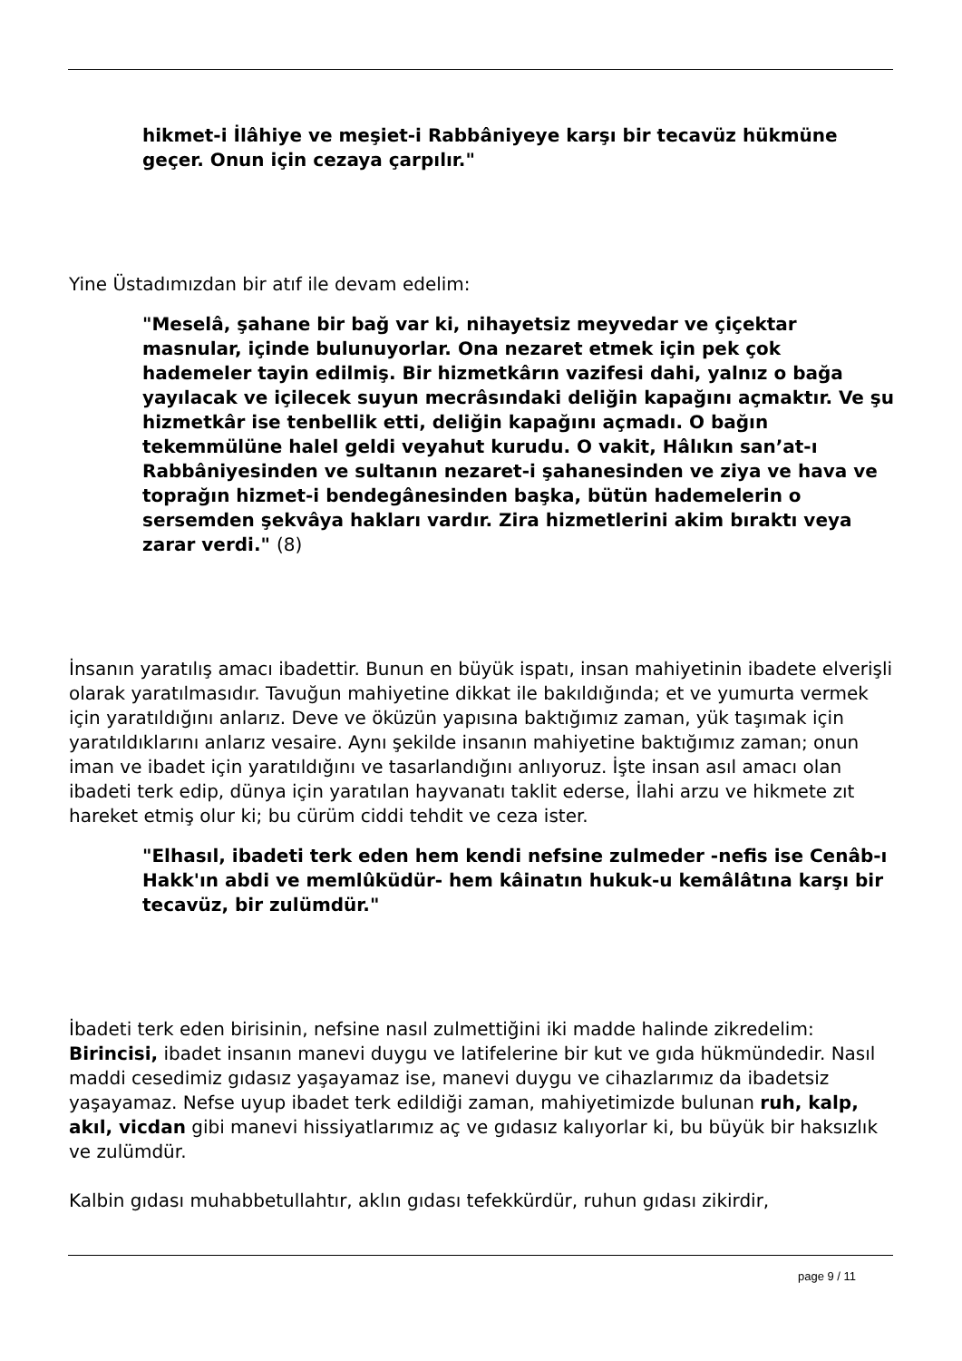hikmet-i İlâhiye ve meşiet-i Rabbâniyeye karşı bir tecavüz hükmüne geçer. Onun için cezaya çarpılır."
Yine Üstadımızdan bir atıf ile devam edelim:
"Meselâ, şahane bir bağ var ki, nihayetsiz meyvedar ve çiçektar masnular, içinde bulunuyorlar. Ona nezaret etmek için pek çok hademeler tayin edilmiş. Bir hizmetkârın vazifesi dahi, yalnız o bağa yayılacak ve içilecek suyun mecrâsındaki deliğin kapağını açmaktır. Ve şu hizmetkâr ise tenbellik etti, deliğin kapağını açmadı. O bağın tekemmülüne halel geldi veyahut kurudu. O vakit, Hâlıkın san’at-ı Rabbâniyesinden ve sultanın nezaret-i şahanesinden ve ziya ve hava ve toprağın hizmet-i bendegânesinden başka, bütün hademelerin o sersemden şekvâya hakları vardır. Zira hizmetlerini akim bıraktı veya zarar verdi." (8)
İnsanın yaratılış amacı ibadettir. Bunun en büyük ispatı, insan mahiyetinin ibadete elverişli olarak yaratılmasıdır. Tavuğun mahiyetine dikkat ile bakıldığında; et ve yumurta vermek için yaratıldığını anlarız. Deve ve öküzün yapısına baktığımız zaman, yük taşımak için yaratıldıklarını anlarız vesaire. Aynı şekilde insanın mahiyetine baktığımız zaman; onun iman ve ibadet için yaratıldığını ve tasarlandığını anlıyoruz. İşte insan asıl amacı olan ibadeti terk edip, dünya için yaratılan hayvanatı taklit ederse, İlahi arzu ve hikmete zıt hareket etmiş olur ki; bu cürüm ciddi tehdit ve ceza ister.
"Elhasıl, ibadeti terk eden hem kendi nefsine zulmeder -nefis ise Cenâb-ı Hakk'ın abdi ve memlûküdür- hem kâinatın hukuk-u kemâlâtına karşı bir tecavüz, bir zulümdür."
İbadeti terk eden birisinin, nefsine nasıl zulmettiğini iki madde halinde zikredelim:
Birincisi, ibadet insanın manevi duygu ve latifelerine bir kut ve gıda hükmündedir. Nasıl maddi cesedimiz gıdasız yaşayamaz ise, manevi duygu ve cihazlarımız da ibadetsiz yaşayamaz. Nefse uyup ibadet terk edildiği zaman, mahiyetimizde bulunan ruh, kalp, akıl, vicdan gibi manevi hissiyatlarımız aç ve gıdasız kalıyorlar ki, bu büyük bir haksızlık ve zulümdür.
Kalbin gıdası muhabbetullahtır, aklın gıdası tefekkürdür, ruhun gıdası zikirdir,
page 9 / 11